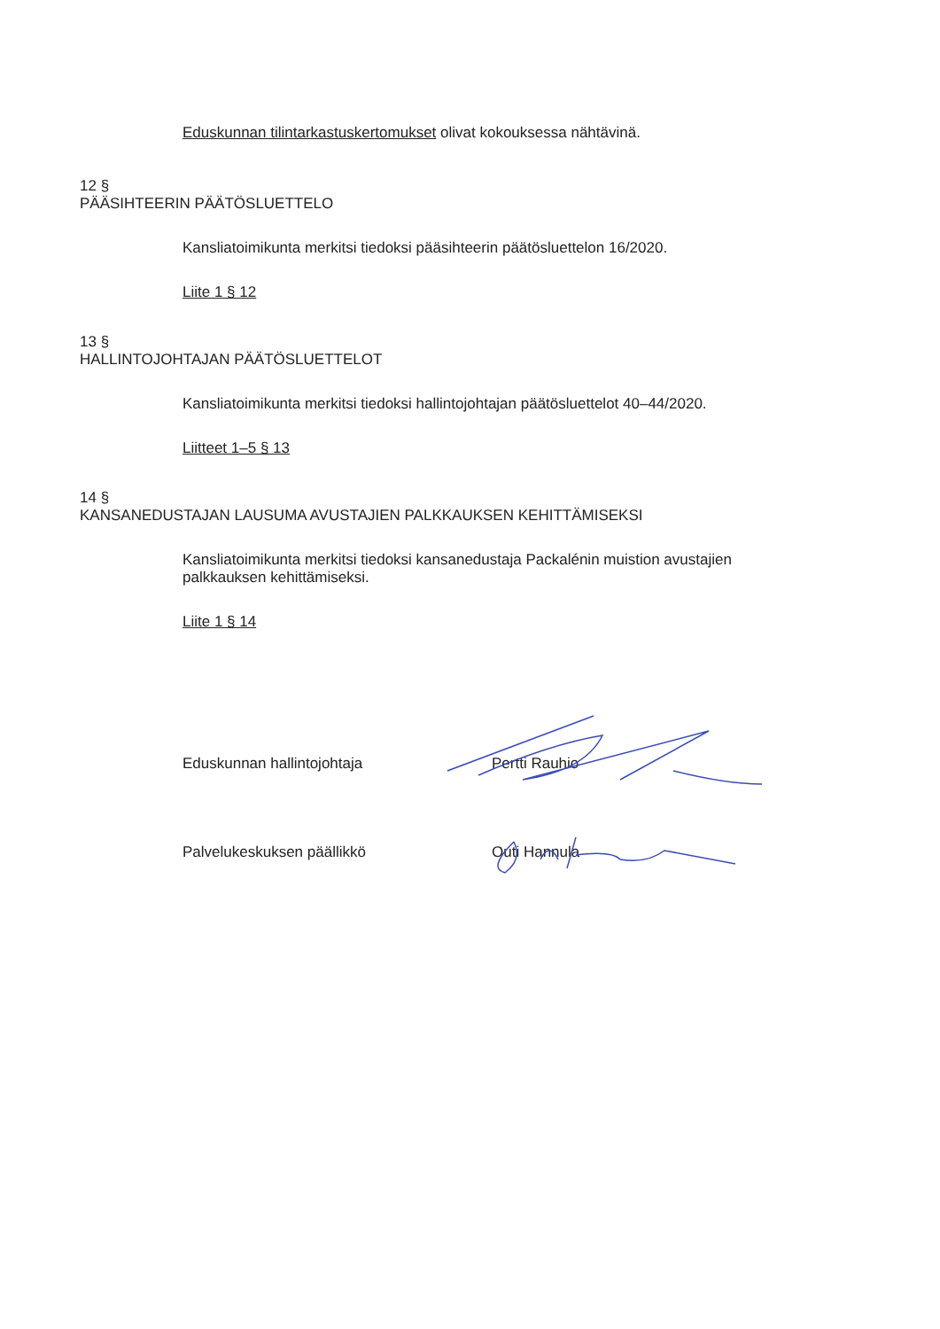Eduskunnan tilintarkastuskertomukset olivat kokouksessa nähtävinä.
12 §
PÄÄSIHTEERIN PÄÄTÖSLUETTELO
Kansliatoimikunta merkitsi tiedoksi pääsihteerin päätösluettelon 16/2020.
Liite 1 § 12
13 §
HALLINTOJOHTAJAN PÄÄTÖSLUETTELOT
Kansliatoimikunta merkitsi tiedoksi hallintojohtajan päätösluettelot 40–44/2020.
Liitteet 1–5 § 13
14 §
KANSANEDUSTAJAN LAUSUMA AVUSTAJIEN PALKKAUKSEN KEHITTÄMISEKSI
Kansliatoimikunta merkitsi tiedoksi kansanedustaja Packalénin muistion avustajien
palkkauksen kehittämiseksi.
Liite 1 § 14
Eduskunnan hallintojohtaja Pertti Rauhio
Palvelukeskuksen päällikkö Outi Hannula